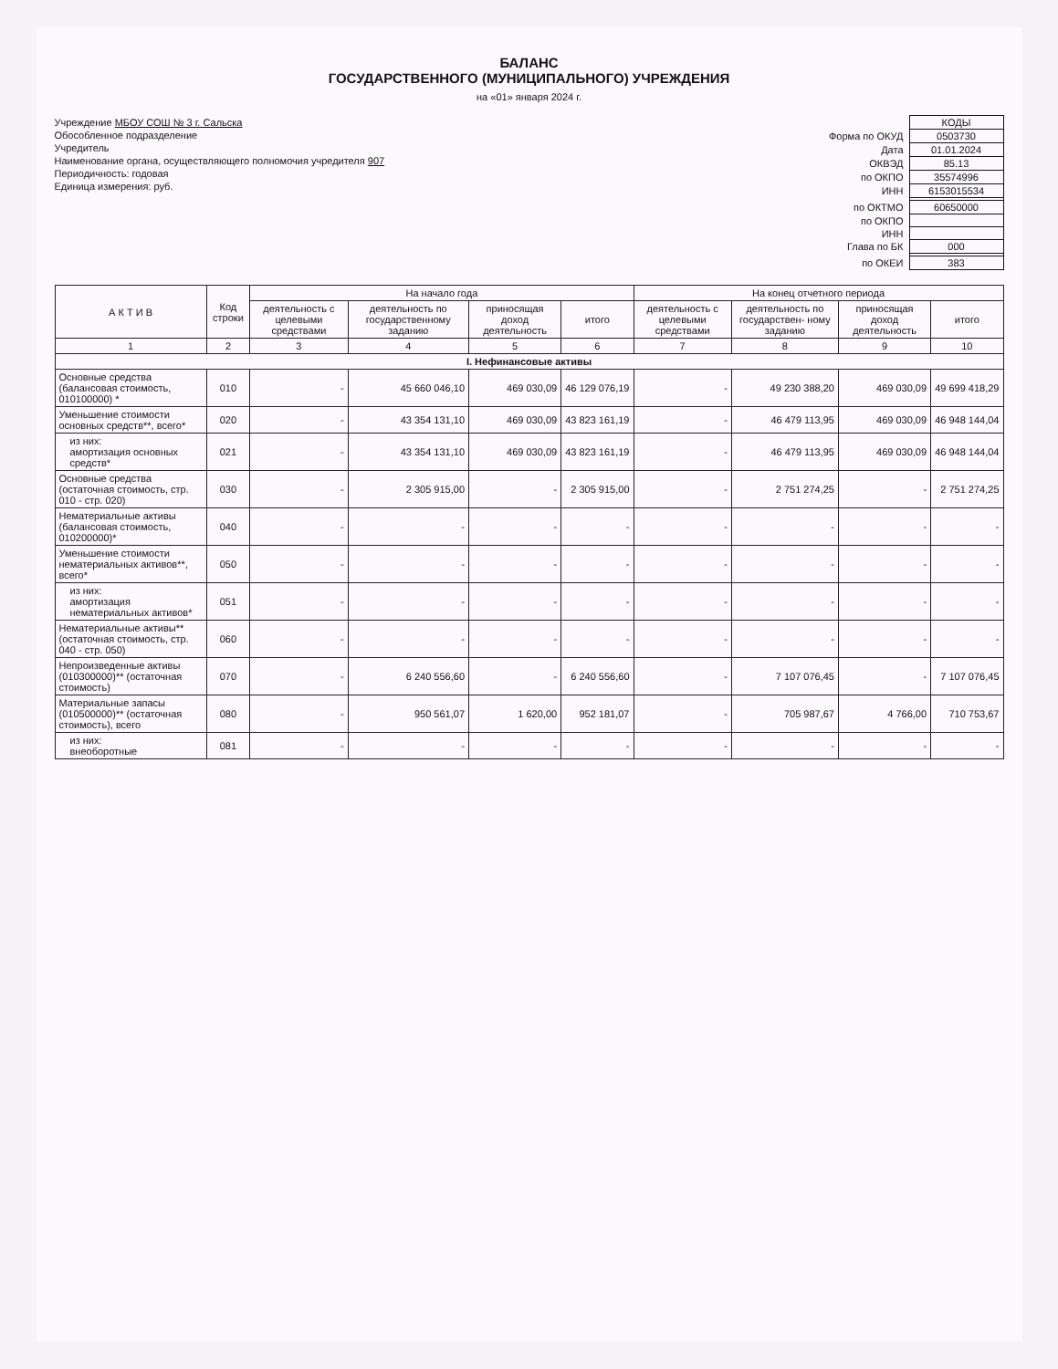БАЛАНС
ГОСУДАРСТВЕННОГО (МУНИЦИПАЛЬНОГО) УЧРЕЖДЕНИЯ
на «01» января 2024 г.
Учреждение МБОУ СОШ № 3 г. Сальска
Обособленное подразделение
Учредитель
Наименование органа, осуществляющего полномочия учредителя 907
Периодичность: годовая
Единица измерения: руб.
| | КОДЫ |
| Форма по ОКУД | 0503730 |
| Дата | 01.01.2024 |
| ОКВЭД | 85.13 |
| по ОКПО | 35574996 |
| ИНН | 6153015534 |
| по ОКТМО | 60650000 |
| по ОКПО | |
| ИНН | |
| Глава по БК | 000 |
| по ОКЕИ | 383 |
| А К Т И В | Код строки | На начало года | | | | На конец отчетного периода | | | |
| --- | --- | --- | --- | --- | --- | --- | --- | --- | --- |
| | | деятельность с целевыми средствами | деятельность по государственному заданию | приносящая доход деятельность | итого | деятельность с целевыми средствами | деятельность по государствен- ному заданию | приносящая доход деятельность | итого |
| 1 | 2 | 3 | 4 | 5 | 6 | 7 | 8 | 9 | 10 |
| I. Нефинансовые активы | | | | | | | | | |
| Основные средства (балансовая стоимость, 010100000) * | 010 | - | 45 660 046,10 | 469 030,09 | 46 129 076,19 | - | 49 230 388,20 | 469 030,09 | 49 699 418,29 |
| Уменьшение стоимости основных средств**, всего* | 020 | - | 43 354 131,10 | 469 030,09 | 43 823 161,19 | - | 46 479 113,95 | 469 030,09 | 46 948 144,04 |
| из них: амортизация основных средств* | 021 | - | 43 354 131,10 | 469 030,09 | 43 823 161,19 | - | 46 479 113,95 | 469 030,09 | 46 948 144,04 |
| Основные средства (остаточная стоимость, стр. 010 - стр. 020) | 030 | - | 2 305 915,00 | - | 2 305 915,00 | - | 2 751 274,25 | - | 2 751 274,25 |
| Нематериальные активы (балансовая стоимость, 010200000)* | 040 | - | - | - | - | - | - | - | - |
| Уменьшение стоимости нематериальных активов**, всего* | 050 | - | - | - | - | - | - | - | - |
| из них: амортизация нематериальных активов* | 051 | - | - | - | - | - | - | - | - |
| Нематериальные активы** (остаточная стоимость, стр. 040 - стр. 050) | 060 | - | - | - | - | - | - | - | - |
| Непроизведенные активы (010300000)** (остаточная стоимость) | 070 | - | 6 240 556,60 | - | 6 240 556,60 | - | 7 107 076,45 | - | 7 107 076,45 |
| Материальные запасы (010500000)** (остаточная стоимость), всего | 080 | - | 950 561,07 | 1 620,00 | 952 181,07 | - | 705 987,67 | 4 766,00 | 710 753,67 |
| из них: внеоборотные | 081 | - | - | - | - | - | - | - | - |